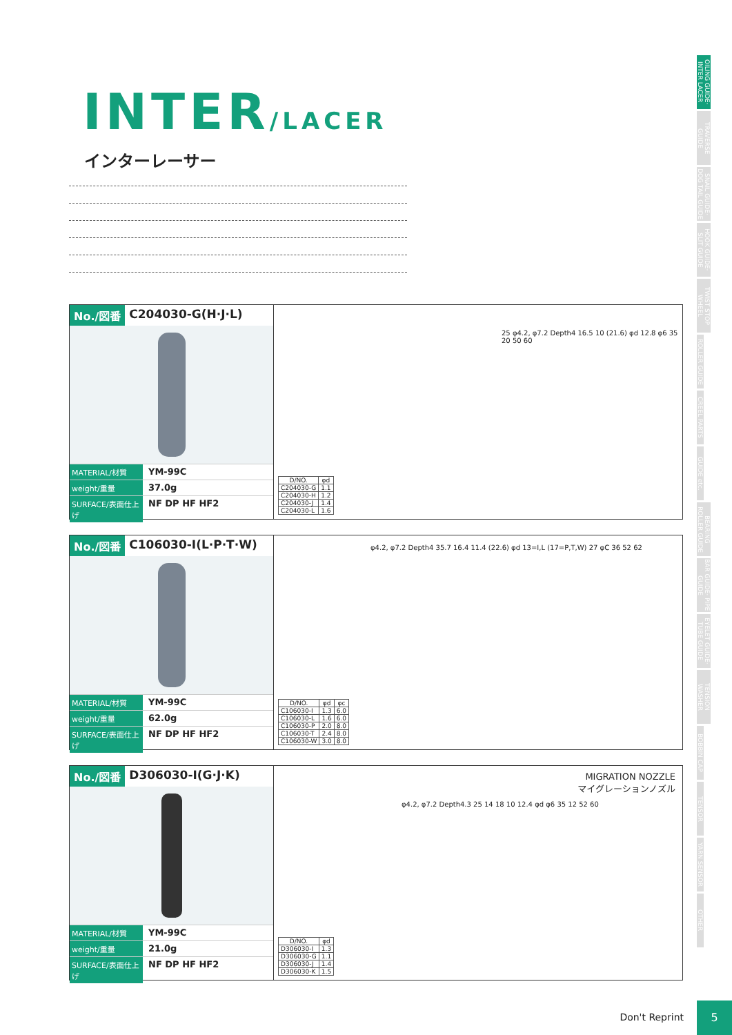INTER/LACER
インターレーサー
No./図番 C204030-G(H·J·L)
MATERIAL/材質 YM-99C
weight/重量 37.0g
SURFACE/表面仕上げ NF DP HF HF2
25 φ4.2, φ7.2 Depth4 16.5 10 (21.6) φd 12.8 φ6 35 20 50 60
| D/NO. | φd |
| --- | --- |
| C204030-G | 1.1 |
| C204030-H | 1.2 |
| C204030-J | 1.4 |
| C204030-L | 1.6 |
No./図番 C106030-I(L·P·T·W)
MATERIAL/材質 YM-99C
weight/重量 62.0g
SURFACE/表面仕上げ NF DP HF HF2
φ4.2, φ7.2 Depth4 35.7 16.4 11.4 (22.6) φd 13=I,L (17=P,T,W) 27 φC 36 52 62
| D/NO. | φd | φc |
| --- | --- | --- |
| C106030-I | 1.3 | 6.0 |
| C106030-L | 1.6 | 6.0 |
| C106030-P | 2.0 | 8.0 |
| C106030-T | 2.4 | 8.0 |
| C106030-W | 3.0 | 8.0 |
No./図番 D306030-I(G·J·K)
MATERIAL/材質 YM-99C
weight/重量 21.0g
SURFACE/表面仕上げ NF DP HF HF2
MIGRATION NOZZLE
マイグレーションノズル
φ4.2, φ7.2 Depth4.3 25 14 18 10 12.4 φd φ6 35 12 52 60
| D/NO. | φd |
| --- | --- |
| D306030-I | 1.3 |
| D306030-G | 1.1 |
| D306030-J | 1.4 |
| D306030-K | 1.5 |
OILING GUIDE· INTER LACER
TRAVERSE GUIDE
SNAIL GUIDE· DOG TAIL GUIDE
HOOK GUIDE· SLIT GUIDE
TWIST STOP WHEEL
ROLLER GUIDE
CREEL PARTS
GUIDE etc.
BEARING ROLLER GUIDE
BAR GUIDE· PIPE GUIDE
EYELET GUIDE· TUBE GUIDE
TENSION WASHER
BOBBIN CAP
TENSOR
YARN SENSOR
OTHER
Don't Reprint
5